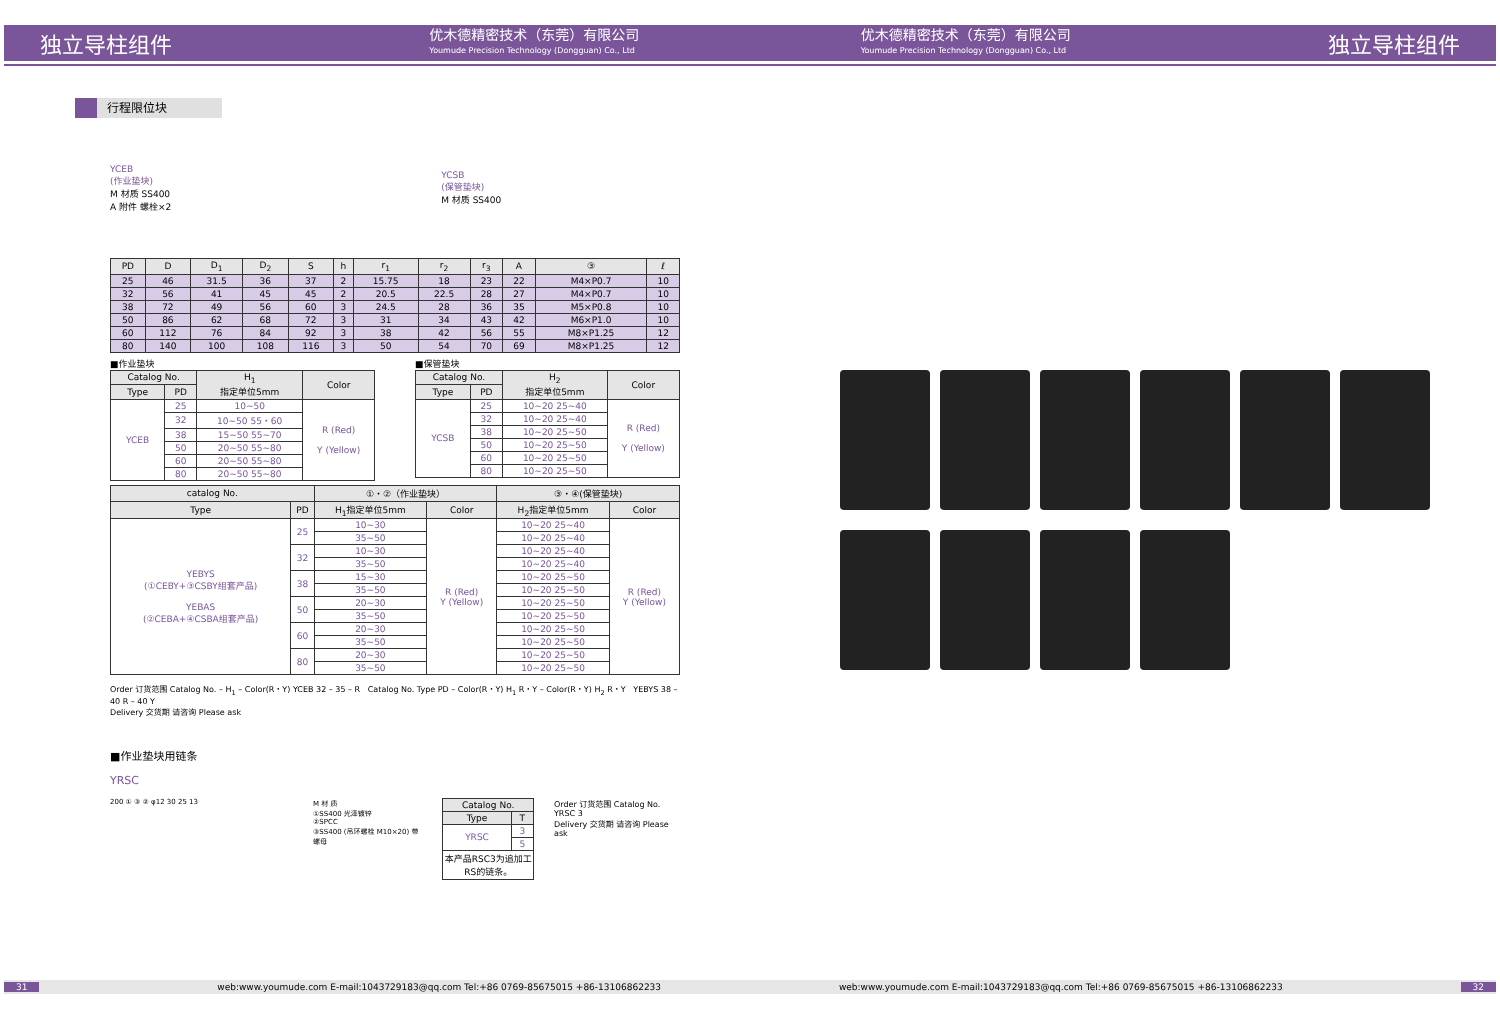独立导柱组件 优木德精密技术（东莞）有限公司
Youmude Precision Technology (Dongguan) Co., Ltd 优木德精密技术（东莞）有限公司
Youmude Precision Technology (Dongguan) Co., Ltd 独立导柱组件
行程限位块
YCEB
(作业垫块)
M 材质 SS400
A 附件 螺栓×2
YCSB
(保管垫块)
M 材质 SS400
| PD | D | D<sub>1</sub> | D<sub>2</sub> | S | h | r<sub>1</sub> | r<sub>2</sub> | r<sub>3</sub> | A | ③ | ℓ |
| --- | --- | --- | --- | --- | --- | --- | --- | --- | --- | --- | --- |
| 25 | 46 | 31.5 | 36 | 37 | 2 | 15.75 | 18 | 23 | 22 | M4×P0.7 | 10 |
| 32 | 56 | 41 | 45 | 45 | 2 | 20.5 | 22.5 | 28 | 27 | M4×P0.7 | 10 |
| 38 | 72 | 49 | 56 | 60 | 3 | 24.5 | 28 | 36 | 35 | M5×P0.8 | 10 |
| 50 | 86 | 62 | 68 | 72 | 3 | 31 | 34 | 43 | 42 | M6×P1.0 | 10 |
| 60 | 112 | 76 | 84 | 92 | 3 | 38 | 42 | 56 | 55 | M8×P1.25 | 12 |
| 80 | 140 | 100 | 108 | 116 | 3 | 50 | 54 | 70 | 69 | M8×P1.25 | 12 |
■作业垫块
| Catalog No. | | H<sub>1</sub> 指定单位5mm | Color |
| --- | --- | --- | --- |
| Type | PD | | |
| YCEB | 25 | 10~50 | R (Red) Y (Yellow) |
| | 32 | 10~50 55・60 | |
| | 38 | 15~50 55~70 | |
| | 50 | 20~50 55~80 | |
| | 60 | 20~50 55~80 | |
| | 80 | 20~50 55~80 | |
■保管垫块
| Catalog No. | | H<sub>2</sub> 指定单位5mm | Color |
| --- | --- | --- | --- |
| Type | PD | | |
| YCSB | 25 | 10~20 25~40 | R (Red) Y (Yellow) |
| | 32 | 10~20 25~40 | |
| | 38 | 10~20 25~50 | |
| | 50 | 10~20 25~50 | |
| | 60 | 10~20 25~50 | |
| | 80 | 10~20 25~50 | |
| catalog No. | | ①・②（作业垫块） | | ③・④(保管垫块) | |
| --- | --- | --- | --- | --- | --- |
| Type | PD | H<sub>1</sub>指定单位5mm | Color | H<sub>2</sub>指定单位5mm | Color |
| YEBYS (①CEBY+③CSBY组套产品) YEBAS (②CEBA+④CSBA组套产品) | 25 | 10~30 | R (Red) Y (Yellow) | 10~20 25~40 | R (Red) Y (Yellow) |
| | | 35~50 | | 10~20 25~40 | |
| | 32 | 10~30 | | 10~20 25~40 | |
| | | 35~50 | | 10~20 25~40 | |
| | 38 | 15~30 | | 10~20 25~50 | |
| | | 35~50 | | 10~20 25~50 | |
| | 50 | 20~30 | | 10~20 25~50 | |
| | | 35~50 | | 10~20 25~50 | |
| | 60 | 20~30 | | 10~20 25~50 | |
| | | 35~50 | | 10~20 25~50 | |
| | 80 | 20~30 | | 10~20 25~50 | |
| | | 35~50 | | 10~20 25~50 | |
Order 订货范围 Catalog No. – H<sub>1</sub> – Color(R・Y) YCEB 32 – 35 – R Catalog No. Type PD – Color(R・Y) H<sub>1</sub> R・Y – Color(R・Y) H<sub>2</sub> R・Y YEBYS 38 – 40 R – 40 Y
Delivery 交货期 请咨询 Please ask
■作业垫块用链条
YRSC
200 ① ③ ② φ12 30 25 13 M 材 质
①SS400 光泽镀锌
②SPCC
③SS400 (吊环螺栓 M10×20) 带螺母
| Catalog No. | |
| --- | --- |
| Type | T |
| YRSC | 3 |
| | 5 |
| 本产品RSC3为追加工RS的链条。 | |
Order 订货范围 Catalog No. YRSC 3
Delivery 交货期 请咨询 Please ask
31 web:www.youmude.com E-mail:1043729183@qq.com Tel:+86 0769-85675015 +86-13106862233 web:www.youmude.com E-mail:1043729183@qq.com Tel:+86 0769-85675015 +86-13106862233 32